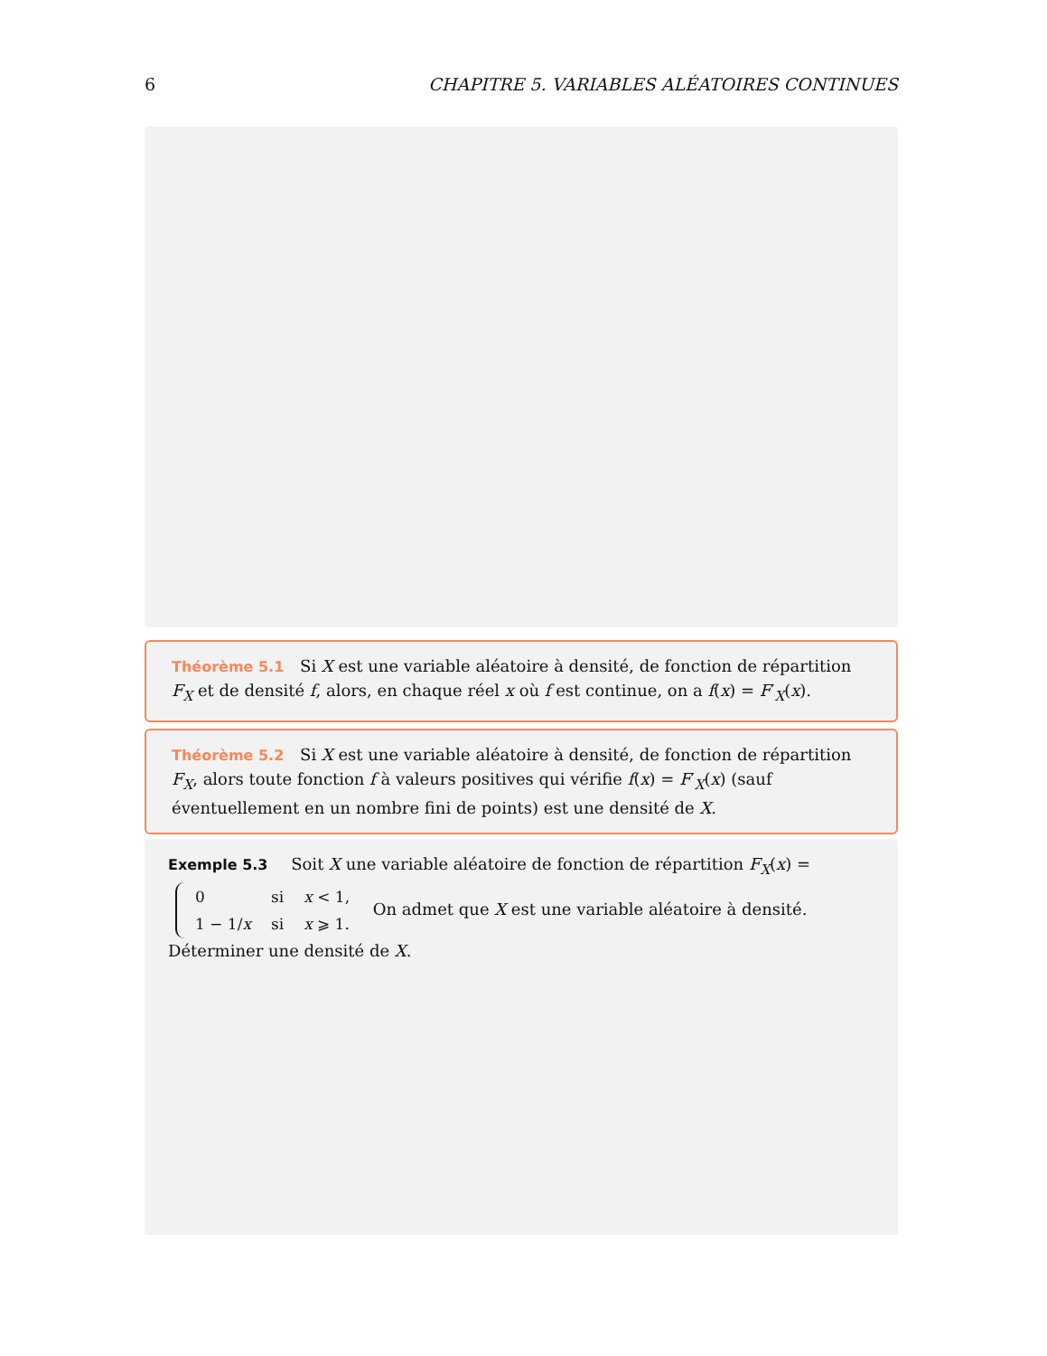6 CHAPITRE 5. VARIABLES ALÉATOIRES CONTINUES
Théorème 5.1 Si X est une variable aléatoire à densité, de fonction de répartition F<sub>X</sub> et de densité f, alors, en chaque réel x où f est continue, on a f(x) = F′<sub>X</sub>(x).
Théorème 5.2 Si X est une variable aléatoire à densité, de fonction de répartition F<sub>X</sub>, alors toute fonction f à valeurs positives qui vérifie f(x) = F′<sub>X</sub>(x) (sauf éventuellement en un nombre fini de points) est une densité de X.
Exemple 5.3 Soit X une variable aléatoire de fonction de répartition F<sub>X</sub>(x) =
| 0 | si | x < 1, |
| 1 − 1/ x | si | x ⩾ 1. |
On admet que X est une variable aléatoire à densité. Déterminer une densité de X.